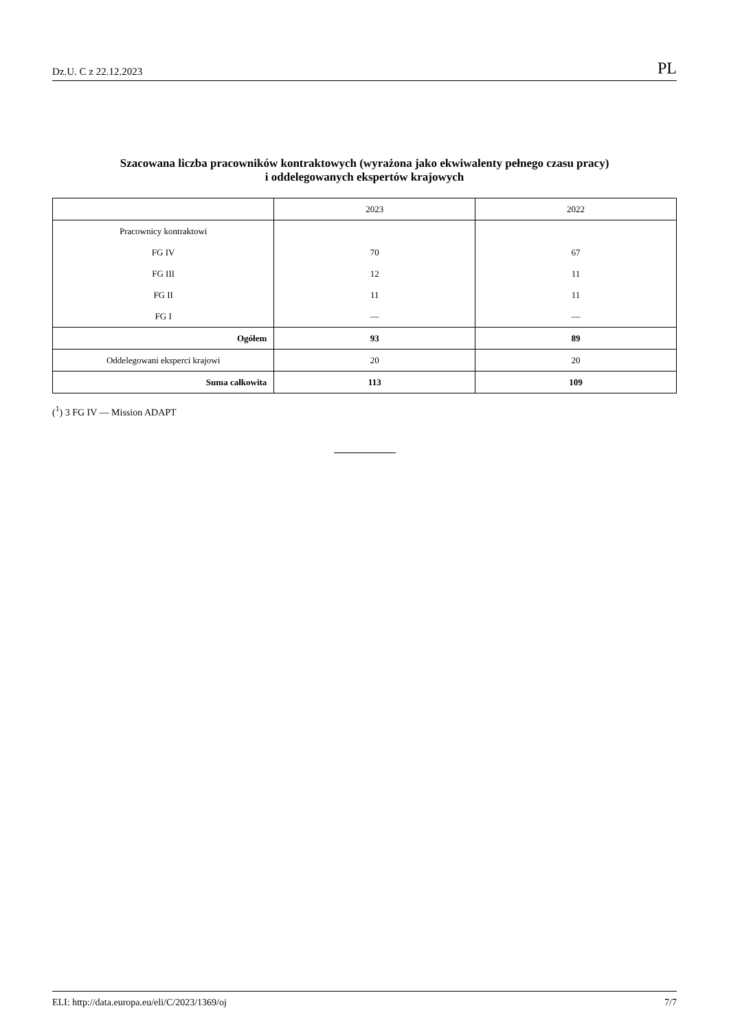Dz.U. C z 22.12.2023 PL
Szacowana liczba pracowników kontraktowych (wyrażona jako ekwiwalenty pełnego czasu pracy)
i oddelegowanych ekspertów krajowych
| | 2023 | 2022 |
| --- | --- | --- |
| Pracownicy kontraktowi | | |
| FG IV | 70 | 67 |
| FG III | 12 | 11 |
| FG II | 11 | 11 |
| FG I | — | — |
| Ogółem | 93 | 89 |
| Oddelegowani eksperci krajowi | 20 | 20 |
| Suma całkowita | 113 | 109 |
(<sup>1</sup>) 3 FG IV — Mission ADAPT
ELI: http://data.europa.eu/eli/C/2023/1369/oj 7/7